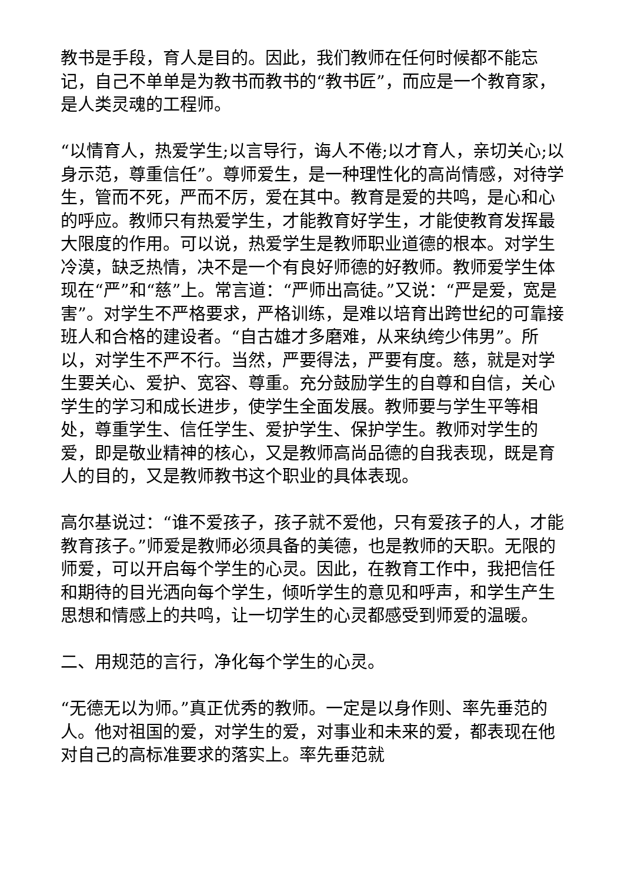教书是手段，育人是目的。因此，我们教师在任何时候都不能忘记，自己不单单是为教书而教书的“教书匠”，而应是一个教育家，是人类灵魂的工程师。
“以情育人，热爱学生;以言导行，诲人不倦;以才育人，亲切关心;以身示范，尊重信任”。尊师爱生，是一种理性化的高尚情感，对待学生，管而不死，严而不厉，爱在其中。教育是爱的共鸣，是心和心的呼应。教师只有热爱学生，才能教育好学生，才能使教育发挥最大限度的作用。可以说，热爱学生是教师职业道德的根本。对学生冷漠，缺乏热情，决不是一个有良好师德的好教师。教师爱学生体现在“严”和“慈”上。常言道：“严师出高徒。”又说：“严是爱，宽是害”。对学生不严格要求，严格训练，是难以培育出跨世纪的可靠接班人和合格的建设者。“自古雄才多磨难，从来纨绔少伟男”。所以，对学生不严不行。当然，严要得法，严要有度。慈，就是对学生要关心、爱护、宽容、尊重。充分鼓励学生的自尊和自信，关心学生的学习和成长进步，使学生全面发展。教师要与学生平等相处，尊重学生、信任学生、爱护学生、保护学生。教师对学生的爱，即是敬业精神的核心，又是教师高尚品德的自我表现，既是育人的目的，又是教师教书这个职业的具体表现。
高尔基说过：“谁不爱孩子，孩子就不爱他，只有爱孩子的人，才能教育孩子。”师爱是教师必须具备的美德，也是教师的天职。无限的师爱，可以开启每个学生的心灵。因此，在教育工作中，我把信任和期待的目光洒向每个学生，倾听学生的意见和呼声，和学生产生思想和情感上的共鸣，让一切学生的心灵都感受到师爱的温暖。
二、用规范的言行，净化每个学生的心灵。
“无德无以为师。”真正优秀的教师。一定是以身作则、率先垂范的人。他对祖国的爱，对学生的爱，对事业和未来的爱，都表现在他对自己的高标准要求的落实上。率先垂范就